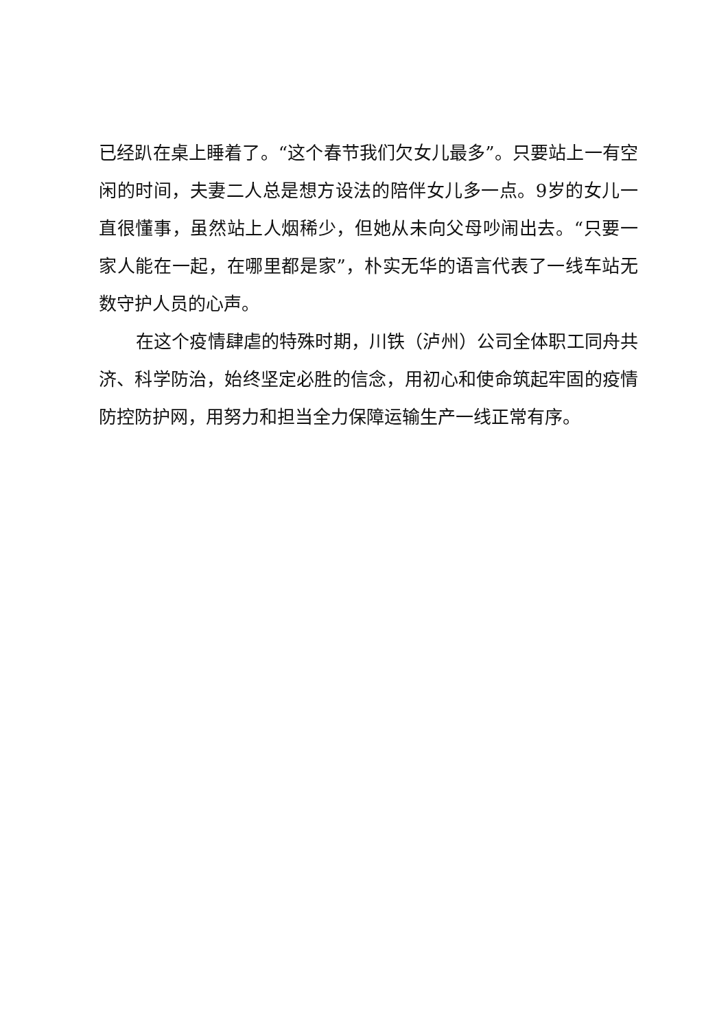已经趴在桌上睡着了。“这个春节我们欠女儿最多”。只要站上一有空闲的时间，夫妻二人总是想方设法的陪伴女儿多一点。9岁的女儿一直很懂事，虽然站上人烟稀少，但她从未向父母吵闹出去。“只要一家人能在一起，在哪里都是家”，朴实无华的语言代表了一线车站无数守护人员的心声。
在这个疫情肆虐的特殊时期，川铁（泸州）公司全体职工同舟共济、科学防治，始终坚定必胜的信念，用初心和使命筑起牢固的疫情防控防护网，用努力和担当全力保障运输生产一线正常有序。